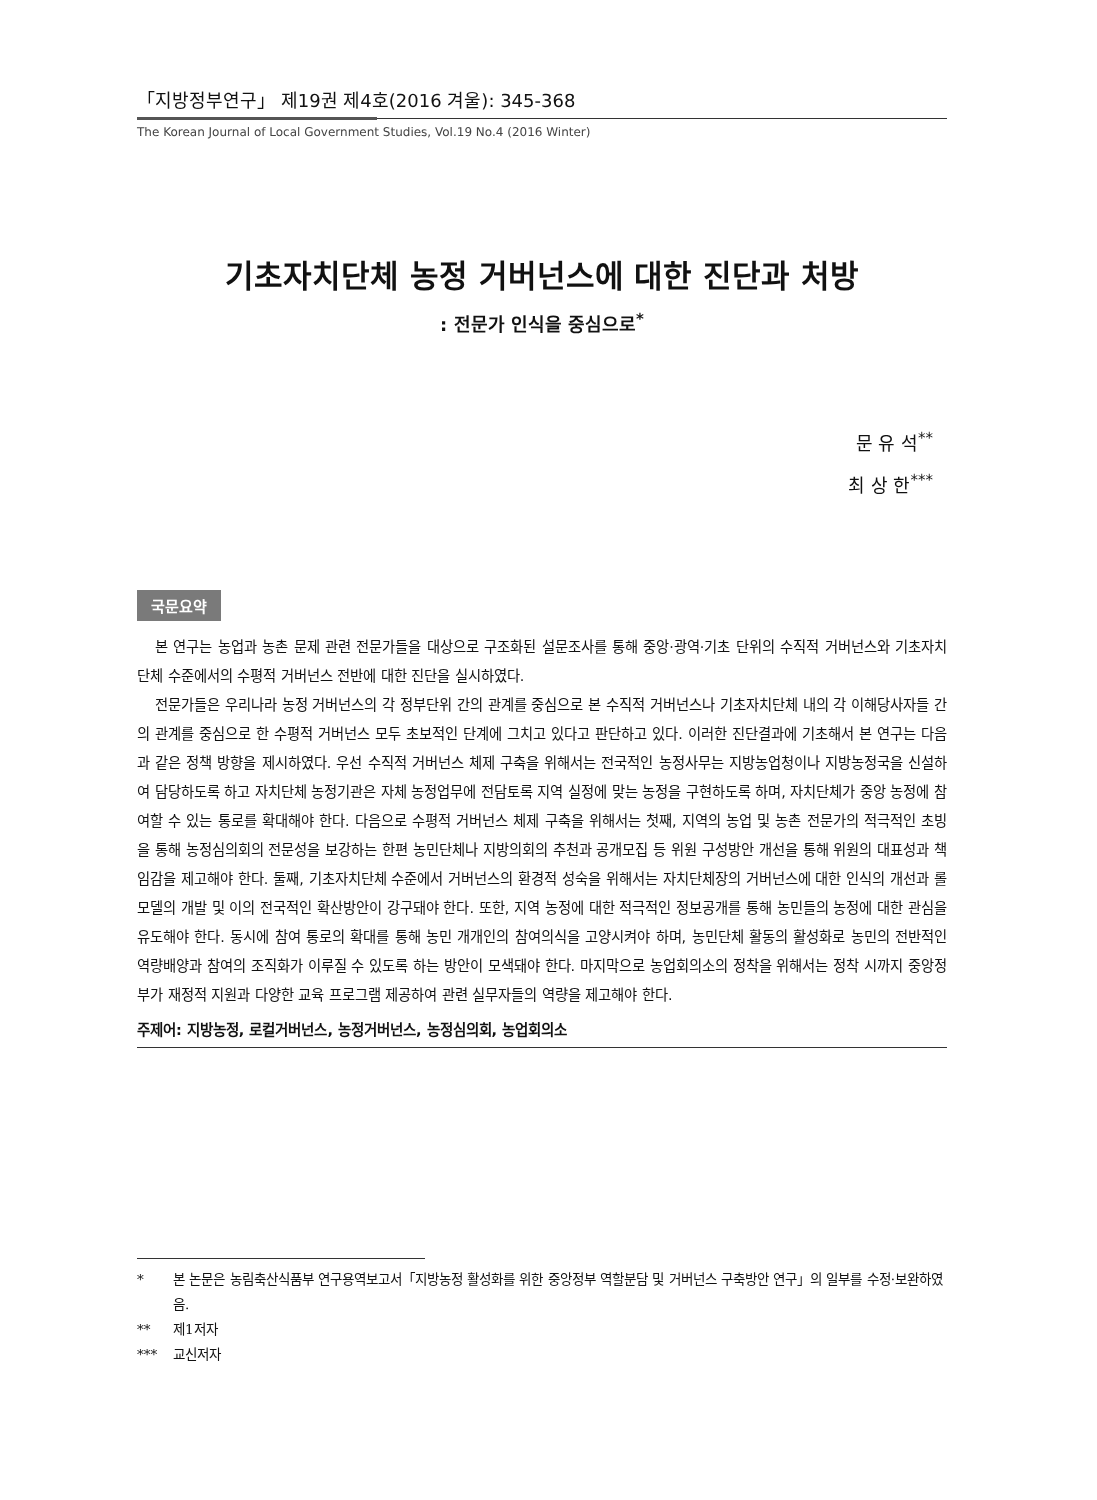「지방정부연구」 제19권 제4호(2016 겨울): 345-368
The Korean Journal of Local Government Studies, Vol.19 No.4 (2016 Winter)
기초자치단체 농정 거버넌스에 대한 진단과 처방
: 전문가 인식을 중심으로<sup>*</sup>
문 유 석<sup>**</sup>
최 상 한<sup>***</sup>
국문요약
본 연구는 농업과 농촌 문제 관련 전문가들을 대상으로 구조화된 설문조사를 통해 중앙·광역·기초 단위의 수직적 거버넌스와 기초자치단체 수준에서의 수평적 거버넌스 전반에 대한 진단을 실시하였다.
전문가들은 우리나라 농정 거버넌스의 각 정부단위 간의 관계를 중심으로 본 수직적 거버넌스나 기초자치단체 내의 각 이해당사자들 간의 관계를 중심으로 한 수평적 거버넌스 모두 초보적인 단계에 그치고 있다고 판단하고 있다. 이러한 진단결과에 기초해서 본 연구는 다음과 같은 정책 방향을 제시하였다. 우선 수직적 거버넌스 체제 구축을 위해서는 전국적인 농정사무는 지방농업청이나 지방농정국을 신설하여 담당하도록 하고 자치단체 농정기관은 자체 농정업무에 전담토록 지역 실정에 맞는 농정을 구현하도록 하며, 자치단체가 중앙 농정에 참여할 수 있는 통로를 확대해야 한다. 다음으로 수평적 거버넌스 체제 구축을 위해서는 첫째, 지역의 농업 및 농촌 전문가의 적극적인 초빙을 통해 농정심의회의 전문성을 보강하는 한편 농민단체나 지방의회의 추천과 공개모집 등 위원 구성방안 개선을 통해 위원의 대표성과 책임감을 제고해야 한다. 둘째, 기초자치단체 수준에서 거버넌스의 환경적 성숙을 위해서는 자치단체장의 거버넌스에 대한 인식의 개선과 롤 모델의 개발 및 이의 전국적인 확산방안이 강구돼야 한다. 또한, 지역 농정에 대한 적극적인 정보공개를 통해 농민들의 농정에 대한 관심을 유도해야 한다. 동시에 참여 통로의 확대를 통해 농민 개개인의 참여의식을 고양시켜야 하며, 농민단체 활동의 활성화로 농민의 전반적인 역량배양과 참여의 조직화가 이루질 수 있도록 하는 방안이 모색돼야 한다. 마지막으로 농업회의소의 정착을 위해서는 정착 시까지 중앙정부가 재정적 지원과 다양한 교육 프로그램 제공하여 관련 실무자들의 역량을 제고해야 한다.
주제어: 지방농정, 로컬거버넌스, 농정거버넌스, 농정심의회, 농업회의소
* 본 논문은 농림축산식품부 연구용역보고서「지방농정 활성화를 위한 중앙정부 역할분담 및 거버넌스 구축방안 연구」의 일부를 수정·보완하였음.
** 제1저자
*** 교신저자